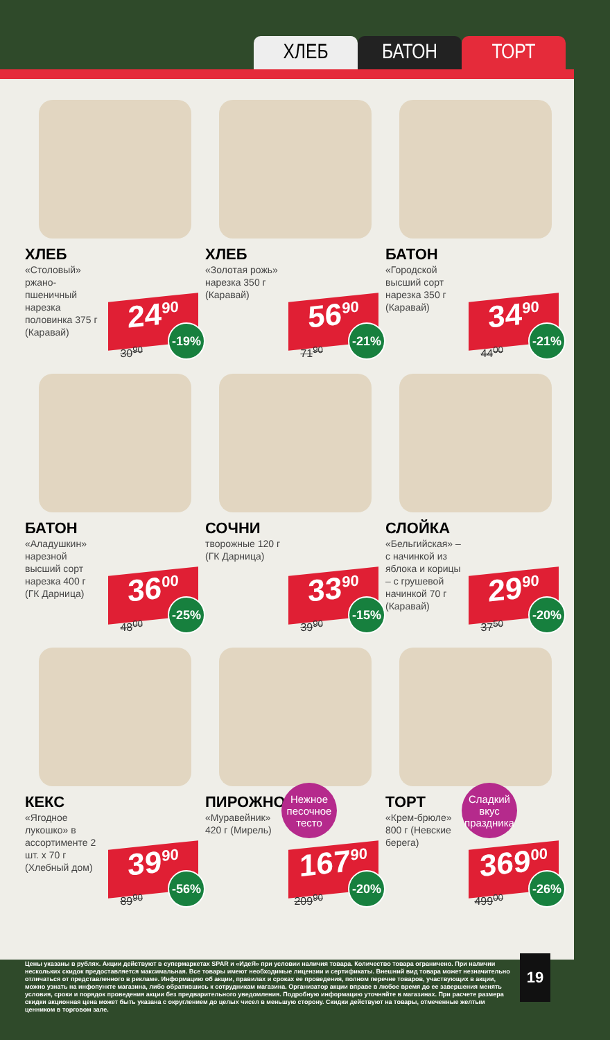ХЛЕБ БАТОН ТОРТ
ХЛЕБ
«Столовый» ржано-пшеничный нарезка половинка 375 г (Каравай)
24<sup>90</sup>
30<sup>90</sup> -19%
ХЛЕБ
«Золотая рожь» нарезка 350 г (Каравай)
56<sup>90</sup>
71<sup>90</sup> -21%
БАТОН
«Городской высший сорт нарезка 350 г (Каравай)
34<sup>90</sup>
44<sup>00</sup> -21%
БАТОН
«Аладушкин» нарезной высший сорт нарезка 400 г (ГК Дарница)
36<sup>00</sup>
48<sup>00</sup> -25%
СОЧНИ
творожные 120 г (ГК Дарница)
33<sup>90</sup>
39<sup>90</sup> -15%
СЛОЙКА
«Бельгийская» – с начинкой из яблока и корицы – с грушевой начинкой 70 г (Каравай)
29<sup>90</sup>
37<sup>50</sup> -20%
КЕКС
«Ягодное лукошко» в ассортименте 2 шт. х 70 г (Хлебный дом)
39<sup>90</sup>
89<sup>90</sup> -56%
Нежное песочное тесто
ПИРОЖНОЕ
«Муравейник» 420 г (Мирель)
167<sup>90</sup>
209<sup>90</sup> -20%
Сладкий вкус праздника
ТОРТ
«Крем-брюле» 800 г (Невские берега)
369<sup>00</sup>
499<sup>00</sup> -26%
Цены указаны в рублях. Акции действуют в супермаркетах SPAR и «ИдеЯ» при условии наличия товара. Количество товара ограничено. При наличии нескольких скидок предоставляется максимальная. Все товары имеют необходимые лицензии и сертификаты. Внешний вид товара может незначительно отличаться от представленного в рекламе. Информацию об акции, правилах и сроках ее проведения, полном перечне товаров, участвующих в акции, можно узнать на инфопункте магазина, либо обратившись к сотрудникам магазина. Организатор акции вправе в любое время до ее завершения менять условия, сроки и порядок проведения акции без предварительного уведомления. Подробную информацию уточняйте в магазинах. При расчете размера скидки акционная цена может быть указана с округлением до целых чисел в меньшую сторону. Скидки действуют на товары, отмеченные желтым ценником в торговом зале.
19